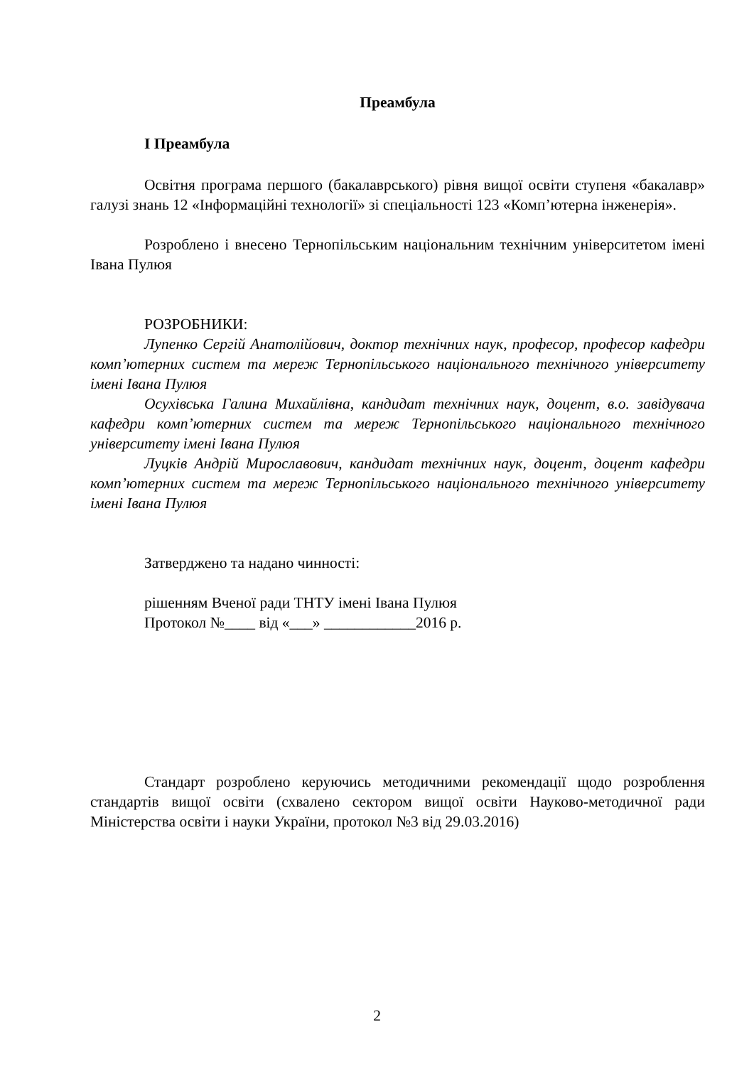Преамбула
I Преамбула
Освітня програма першого (бакалаврського) рівня вищої освіти ступеня «бакалавр» галузі знань 12 «Інформаційні технології» зі спеціальності 123 «Комп’ютерна інженерія».
Розроблено і внесено Тернопільським національним технічним університетом імені Івана Пулюя
РОЗРОБНИКИ:
Лупенко Сергій Анатолійович, доктор технічних наук, професор, професор кафедри комп’ютерних систем та мереж Тернопільського національного технічного університету імені Івана Пулюя
Осухівська Галина Михайлівна, кандидат технічних наук, доцент, в.о. завідувача кафедри комп’ютерних систем та мереж Тернопільського національного технічного університету імені Івана Пулюя
Луцків Андрій Мирославович, кандидат технічних наук, доцент, доцент кафедри комп’ютерних систем та мереж Тернопільського національного технічного університету імені Івана Пулюя
Затверджено та надано чинності:
рішенням Вченої ради ТНТУ імені Івана Пулюя
Протокол №____ від «___» ____________2016 р.
Стандарт розроблено керуючись методичними рекомендації щодо розроблення стандартів вищої освіти (схвалено сектором вищої освіти Науково-методичної ради Міністерства освіти і науки України, протокол №3 від 29.03.2016)
2